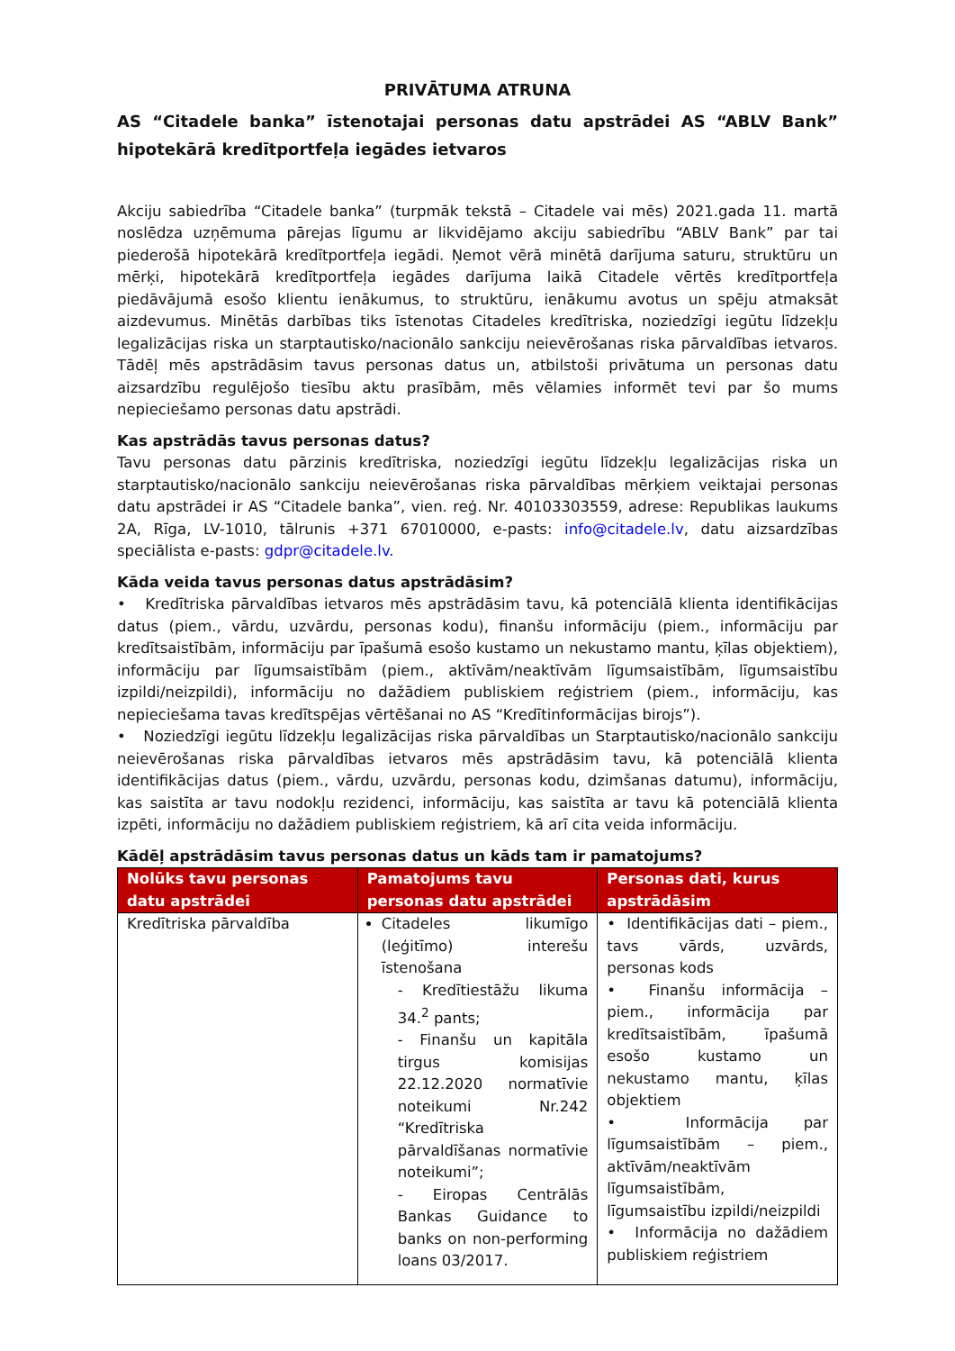PRIVĀTUMA ATRUNA
AS “Citadele banka” īstenotajai personas datu apstrādei AS “ABLV Bank” hipotekārā kredītportfeļa iegādes ietvaros
Akciju sabiedrība “Citadele banka” (turpmāk tekstā – Citadele vai mēs) 2021.gada 11. martā noslēdza uzņēmuma pārejas līgumu ar likvidējamo akciju sabiedrību “ABLV Bank” par tai piederošā hipotekārā kredītportfeļa iegādi. Ņemot vērā minētā darījuma saturu, struktūru un mērķi, hipotekārā kredītportfeļa iegādes darījuma laikā Citadele vērtēs kredītportfeļa piedāvājumā esošo klientu ienākumus, to struktūru, ienākumu avotus un spēju atmaksāt aizdevumus. Minētās darbības tiks īstenotas Citadeles kredītriska, noziedzīgi iegūtu līdzekļu legalizācijas riska un starptautisko/nacionālo sankciju neievērošanas riska pārvaldības ietvaros. Tādēļ mēs apstrādāsim tavus personas datus un, atbilstoši privātuma un personas datu aizsardzību regulējošo tiesību aktu prasībām, mēs vēlamies informēt tevi par šo mums nepieciešamo personas datu apstrādi.
Kas apstrādās tavus personas datus?
Tavu personas datu pārzinis kredītriska, noziedzīgi iegūtu līdzekļu legalizācijas riska un starptautisko/nacionālo sankciju neievērošanas riska pārvaldības mērķiem veiktajai personas datu apstrādei ir AS “Citadele banka”, vien. reģ. Nr. 40103303559, adrese: Republikas laukums 2A, Rīga, LV-1010, tālrunis +371 67010000, e-pasts: info@citadele.lv, datu aizsardzības speciālista e-pasts: gdpr@citadele.lv.
Kāda veida tavus personas datus apstrādāsim?
• Kredītriska pārvaldības ietvaros mēs apstrādāsim tavu, kā potenciālā klienta identifikācijas datus (piem., vārdu, uzvārdu, personas kodu), finanšu informāciju (piem., informāciju par kredītsaistībām, informāciju par īpašumā esošo kustamo un nekustamo mantu, ķīlas objektiem), informāciju par līgumsaistībām (piem., aktīvām/neaktīvām līgumsaistībām, līgumsaistību izpildi/neizpildi), informāciju no dažādiem publiskiem reģistriem (piem., informāciju, kas nepieciešama tavas kredītspējas vērtēšanai no AS “Kredītinformācijas birojs”).
• Noziedzīgi iegūtu līdzekļu legalizācijas riska pārvaldības un Starptautisko/nacionālo sankciju neievērošanas riska pārvaldības ietvaros mēs apstrādāsim tavu, kā potenciālā klienta identifikācijas datus (piem., vārdu, uzvārdu, personas kodu, dzimšanas datumu), informāciju, kas saistīta ar tavu nodokļu rezidenci, informāciju, kas saistīta ar tavu kā potenciālā klienta izpēti, informāciju no dažādiem publiskiem reģistriem, kā arī cita veida informāciju.
Kādēļ apstrādāsim tavus personas datus un kāds tam ir pamatojums?
| Nolūks tavu personas datu apstrādei | Pamatojums tavu personas datu apstrādei | Personas dati, kurus apstrādāsim |
| --- | --- | --- |
| Kredītriska pārvaldība | Citadeles likumīgo (leģitīmo) interešu īstenošana - Kredītiestāžu likuma 34.<sup>2</sup> pants; - Finanšu un kapitāla tirgus komisijas 22.12.2020 normatīvie noteikumi Nr.242 “Kredītriska pārvaldīšanas normatīvie noteikumi”; - Eiropas Centrālās Bankas Guidance to banks on non-performing loans 03/2017. | • Identifikācijas dati – piem., tavs vārds, uzvārds, personas kods • Finanšu informācija – piem., informācija par kredītsaistībām, īpašumā esošo kustamo un nekustamo mantu, ķīlas objektiem • Informācija par līgumsaistībām – piem., aktīvām/neaktīvām līgumsaistībām, līgumsaistību izpildi/neizpildi • Informācija no dažādiem publiskiem reģistriem |